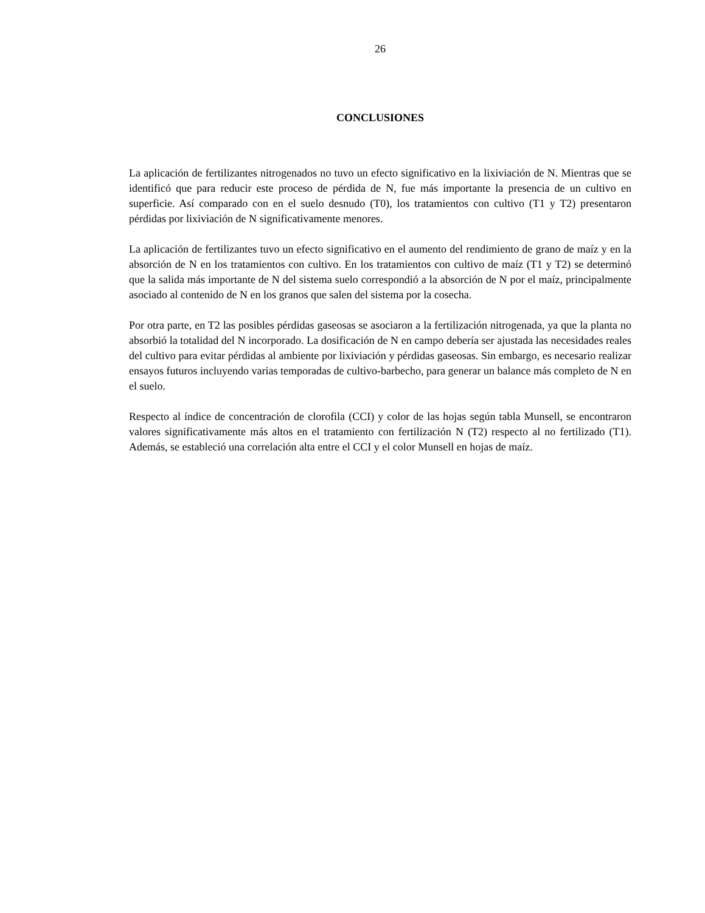26
CONCLUSIONES
La aplicación de fertilizantes nitrogenados no tuvo un efecto significativo en la lixiviación de N. Mientras que se identificó que para reducir este proceso de pérdida de N, fue más importante la presencia de un cultivo en superficie. Así comparado con en el suelo desnudo (T0), los tratamientos con cultivo (T1 y T2) presentaron pérdidas por lixiviación de N significativamente menores.
La aplicación de fertilizantes tuvo un efecto significativo en el aumento del rendimiento de grano de maíz y en la absorción de N en los tratamientos con cultivo. En los tratamientos con cultivo de maíz (T1 y T2) se determinó que la salida más importante de N del sistema suelo correspondió a la absorción de N por el maíz, principalmente asociado al contenido de N en los granos que salen del sistema por la cosecha.
Por otra parte, en T2 las posibles pérdidas gaseosas se asociaron a la fertilización nitrogenada, ya que la planta no absorbió la totalidad del N incorporado. La dosificación de N en campo debería ser ajustada las necesidades reales del cultivo para evitar pérdidas al ambiente por lixiviación y pérdidas gaseosas. Sin embargo, es necesario realizar ensayos futuros incluyendo varias temporadas de cultivo-barbecho, para generar un balance más completo de N en el suelo.
Respecto al índice de concentración de clorofila (CCI) y color de las hojas según tabla Munsell, se encontraron valores significativamente más altos en el tratamiento con fertilización N (T2) respecto al no fertilizado (T1). Además, se estableció una correlación alta entre el CCI y el color Munsell en hojas de maíz.